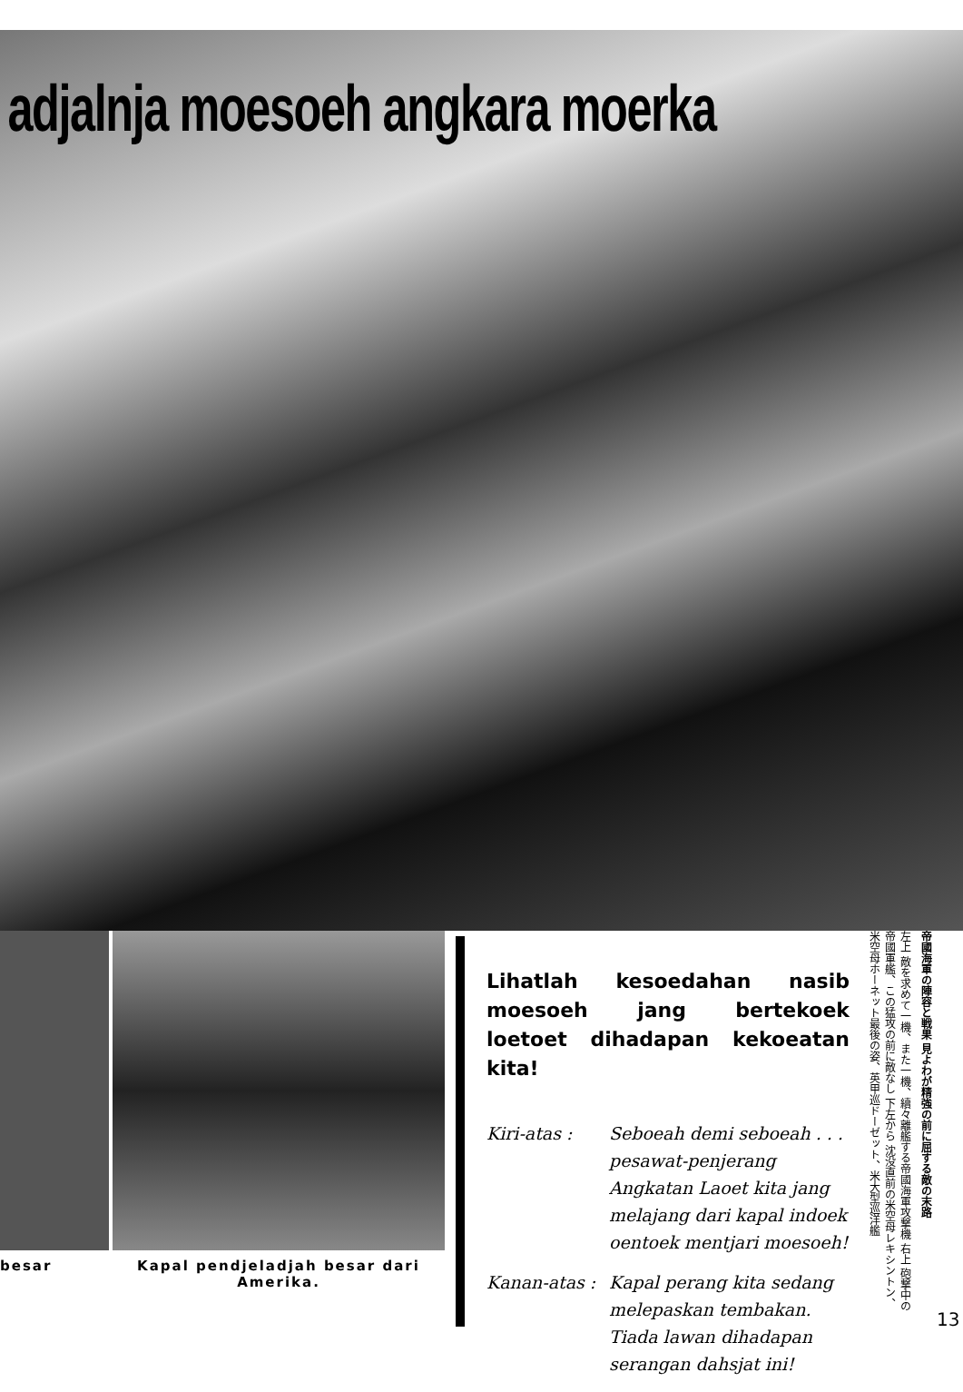adjalnja moesoeh angkara moerka
besar
Kapal pendjeladjah besar dari Amerika.
Lihatlah kesoedahan nasib moesoeh jang bertekoek loetoet dihadapan kekoeatan kita!
Kiri-atas : Seboeah demi seboeah . . . pesawat-penjerang Angkatan Laoet kita jang melajang dari kapal indoek oentoek mentjari moesoeh!
Kanan-atas :
Kapal perang kita sedang melepaskan tembakan. Tiada lawan dihadapan serangan dahsjat ini!
左上 敵を求めて一機、また一機、續々離艦する帝國海軍攻撃機 右上 砲撃中の帝國軍艦、この猛攻の前に敵なし 下左から 沈没直前の米空母レキシントン、米空母ホーネット最後の姿、英甲巡ドーゼット、米大型巡洋艦
帝國海軍の陣容と戦果 見よわが精強の前に屈する敵の末路
13